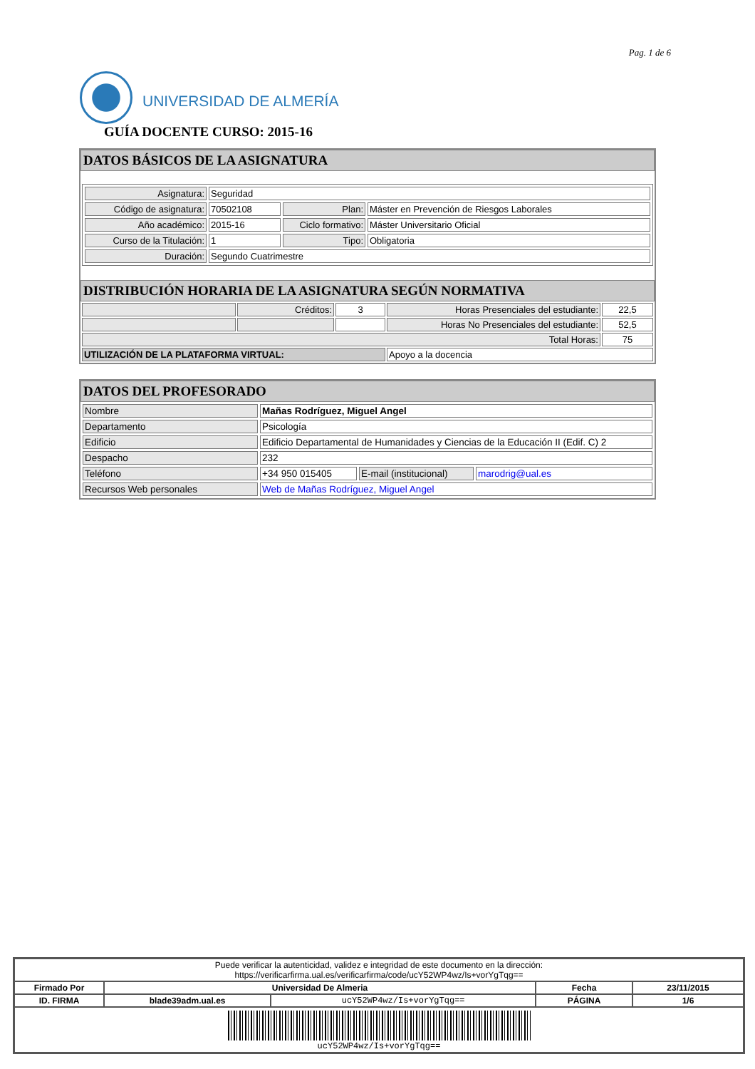Pag. 1 de 6
UNIVERSIDAD DE ALMERÍA
GUÍA DOCENTE CURSO: 2015-16
DATOS BÁSICOS DE LA ASIGNATURA
| Asignatura: | Seguridad | | |
| Código de asignatura: | 70502108 | Plan: | Máster en Prevención de Riesgos Laborales |
| Año académico: | 2015-16 | Ciclo formativo: | Máster Universitario Oficial |
| Curso de la Titulación: | 1 | Tipo: | Obligatoria |
| Duración: | Segundo Cuatrimestre | | |
DISTRIBUCIÓN HORARIA DE LA ASIGNATURA SEGÚN NORMATIVA
| | Créditos: | 3 | Horas Presenciales del estudiante: | 22,5 |
| | | | Horas No Presenciales del estudiante: | 52,5 |
| Total Horas: | | | | 75 |
| UTILIZACIÓN DE LA PLATAFORMA VIRTUAL: | | | Apoyo a la docencia | |
DATOS DEL PROFESORADO
| Nombre | Mañas Rodríguez, Miguel Angel | | |
| Departamento | Psicología | | |
| Edificio | Edificio Departamental de Humanidades y Ciencias de la Educación II (Edif. C) 2 | | |
| Despacho | 232 | | |
| Teléfono | +34 950 015405 | E-mail (institucional) | marodrig@ual.es |
| Recursos Web personales | Web de Mañas Rodríguez, Miguel Angel | | |
| Puede verificar la autenticidad, validez e integridad de este documento en la dirección: https://verificarfirma.ual.es/verificarfirma/code/ucY52WP4wz/Is+vorYgTqg== | | | | |
| Firmado Por | Universidad De Almeria | | Fecha | 23/11/2015 |
| ID. FIRMA | blade39adm.ual.es | ucY52WP4wz/Is+vorYgTqg== | PÁGINA | 1/6 |
| ucY52WP4wz/Is+vorYgTqg== | | | | |